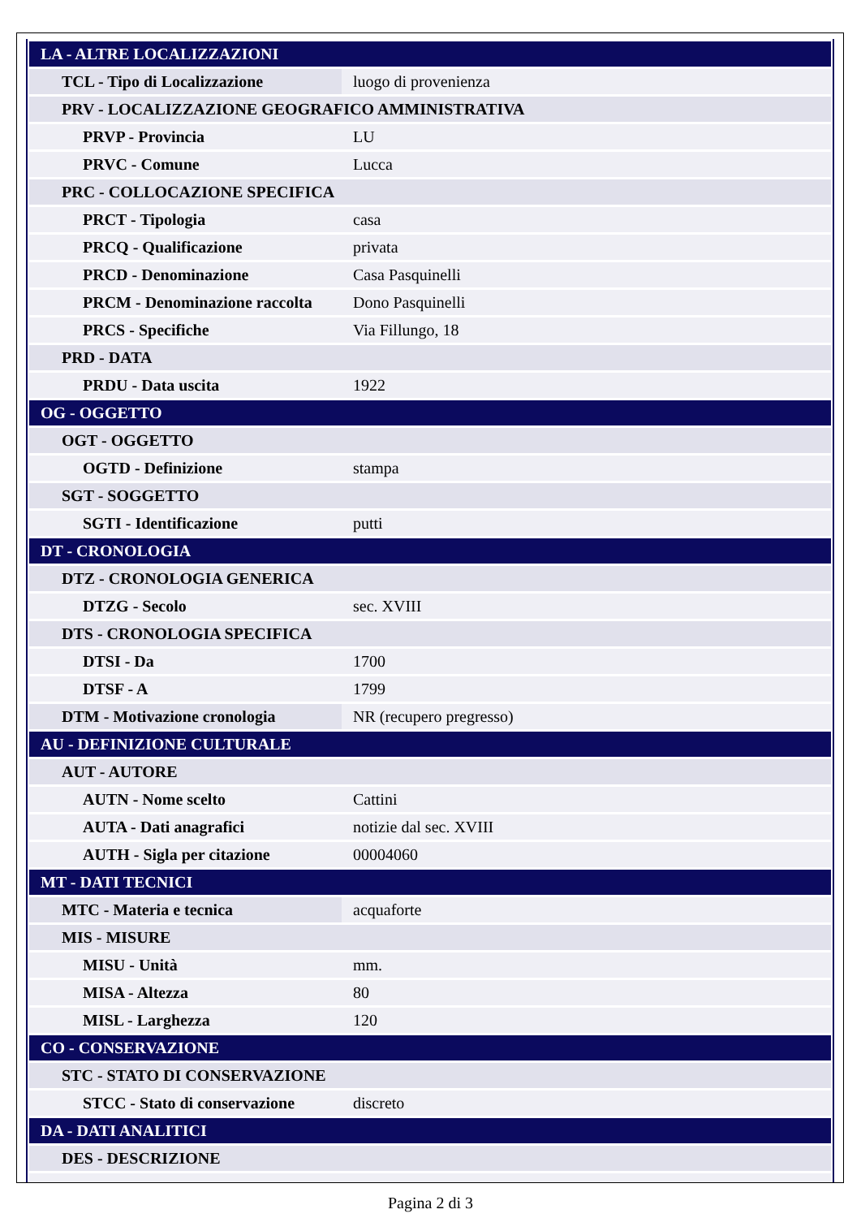| LA - ALTRE LOCALIZZAZIONI | |
| TCL - Tipo di Localizzazione | luogo di provenienza |
| PRV - LOCALIZZAZIONE GEOGRAFICO AMMINISTRATIVA | |
| PRVP - Provincia | LU |
| PRVC - Comune | Lucca |
| PRC - COLLOCAZIONE SPECIFICA | |
| PRCT - Tipologia | casa |
| PRCQ - Qualificazione | privata |
| PRCD - Denominazione | Casa Pasquinelli |
| PRCM - Denominazione raccolta | Dono Pasquinelli |
| PRCS - Specifiche | Via Fillungo, 18 |
| PRD - DATA | |
| PRDU - Data uscita | 1922 |
| OG - OGGETTO | |
| OGT - OGGETTO | |
| OGTD - Definizione | stampa |
| SGT - SOGGETTO | |
| SGTI - Identificazione | putti |
| DT - CRONOLOGIA | |
| DTZ - CRONOLOGIA GENERICA | |
| DTZG - Secolo | sec. XVIII |
| DTS - CRONOLOGIA SPECIFICA | |
| DTSI - Da | 1700 |
| DTSF - A | 1799 |
| DTM - Motivazione cronologia | NR (recupero pregresso) |
| AU - DEFINIZIONE CULTURALE | |
| AUT - AUTORE | |
| AUTN - Nome scelto | Cattini |
| AUTA - Dati anagrafici | notizie dal sec. XVIII |
| AUTH - Sigla per citazione | 00004060 |
| MT - DATI TECNICI | |
| MTC - Materia e tecnica | acquaforte |
| MIS - MISURE | |
| MISU - Unità | mm. |
| MISA - Altezza | 80 |
| MISL - Larghezza | 120 |
| CO - CONSERVAZIONE | |
| STC - STATO DI CONSERVAZIONE | |
| STCC - Stato di conservazione | discreto |
| DA - DATI ANALITICI | |
| DES - DESCRIZIONE | |
Pagina 2 di 3